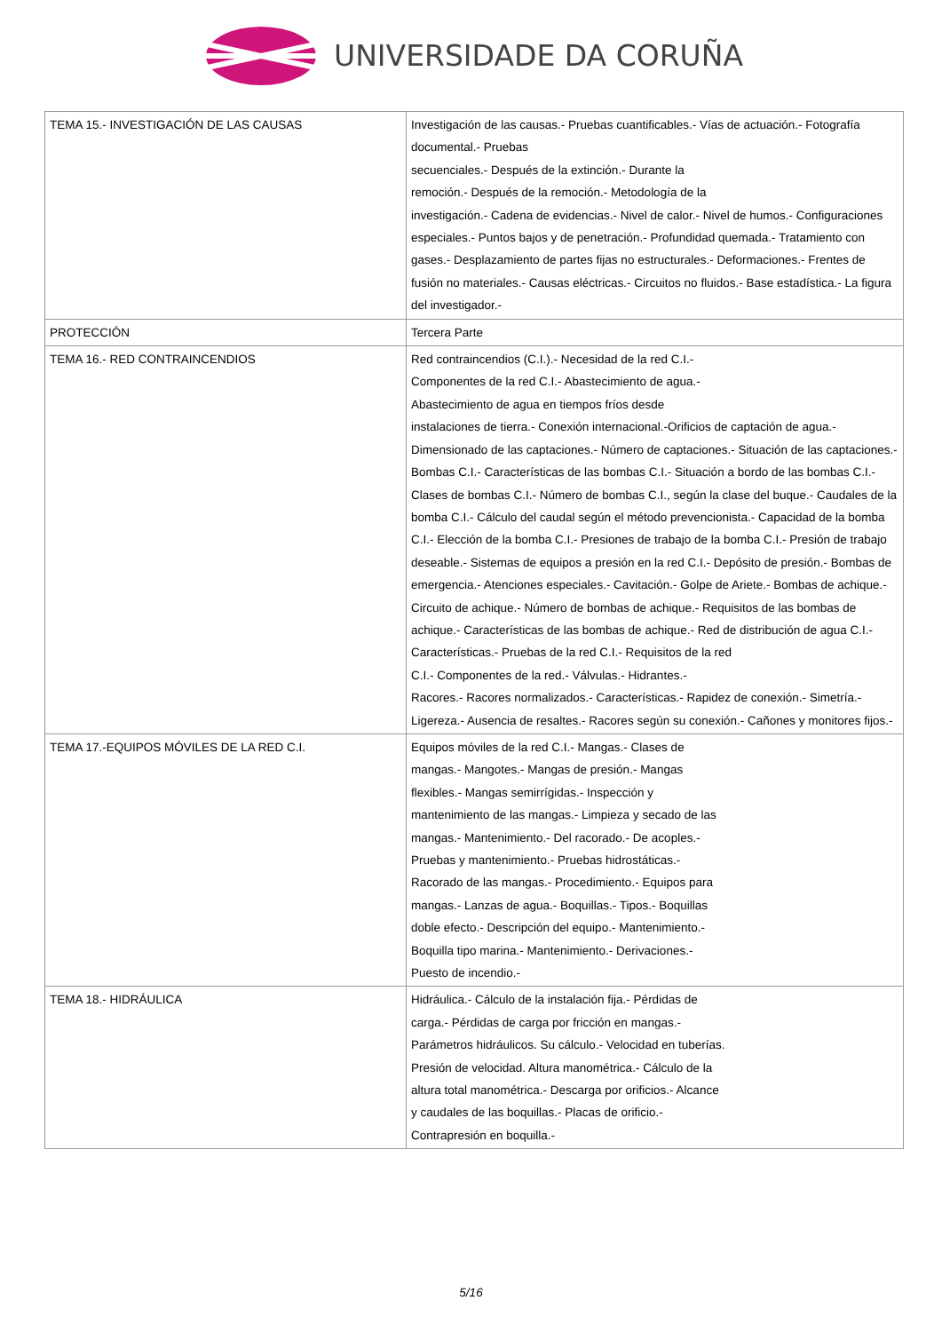UNIVERSIDADE DA CORUÑA
| TEMA 15.- INVESTIGACIÓN DE LAS CAUSAS | Investigación de las causas.- Pruebas cuantificables.- Vías de actuación.- Fotografía documental.- Pruebas secuenciales.- Después de la extinción.- Durante la remoción.- Después de la remoción.- Metodología de la investigación.- Cadena de evidencias.- Nivel de calor.- Nivel de humos.- Configuraciones especiales.- Puntos bajos y de penetración.- Profundidad quemada.- Tratamiento con gases.- Desplazamiento de partes fijas no estructurales.- Deformaciones.- Frentes de fusión no materiales.- Causas eléctricas.- Circuitos no fluidos.- Base estadística.- La figura del investigador.- |
| PROTECCIÓN | Tercera Parte |
| TEMA 16.- RED CONTRAINCENDIOS | Red contraincendios (C.I.).- Necesidad de la red C.I.- Componentes de la red C.I.- Abastecimiento de agua.- Abastecimiento de agua en tiempos fríos desde instalaciones de tierra.- Conexión internacional.-Orificios de captación de agua.- Dimensionado de las captaciones.- Número de captaciones.- Situación de las captaciones.- Bombas C.I.- Características de las bombas C.I.- Situación a bordo de las bombas C.I.- Clases de bombas C.I.- Número de bombas C.I., según la clase del buque.- Caudales de la bomba C.I.- Cálculo del caudal según el método prevencionista.- Capacidad de la bomba C.I.- Elección de la bomba C.I.- Presiones de trabajo de la bomba C.I.- Presión de trabajo deseable.- Sistemas de equipos a presión en la red C.I.- Depósito de presión.- Bombas de emergencia.- Atenciones especiales.- Cavitación.- Golpe de Ariete.- Bombas de achique.- Circuito de achique.- Número de bombas de achique.- Requisitos de las bombas de achique.- Características de las bombas de achique.- Red de distribución de agua C.I.- Características.- Pruebas de la red C.I.- Requisitos de la red C.I.- Componentes de la red.- Válvulas.- Hidrantes.- Racores.- Racores normalizados.- Características.- Rapidez de conexión.- Simetría.- Ligereza.- Ausencia de resaltes.- Racores según su conexión.- Cañones y monitores fijos.- |
| TEMA 17.-EQUIPOS MÓVILES DE LA RED C.I. | Equipos móviles de la red C.I.- Mangas.- Clases de mangas.- Mangotes.- Mangas de presión.- Mangas flexibles.- Mangas semirrígidas.- Inspección y mantenimiento de las mangas.- Limpieza y secado de las mangas.- Mantenimiento.- Del racorado.- De acoples.- Pruebas y mantenimiento.- Pruebas hidrostáticas.- Racorado de las mangas.- Procedimiento.- Equipos para mangas.- Lanzas de agua.- Boquillas.- Tipos.- Boquillas doble efecto.- Descripción del equipo.- Mantenimiento.- Boquilla tipo marina.- Mantenimiento.- Derivaciones.- Puesto de incendio.- |
| TEMA 18.- HIDRÁULICA | Hidráulica.- Cálculo de la instalación fija.- Pérdidas de carga.- Pérdidas de carga por fricción en mangas.- Parámetros hidráulicos. Su cálculo.- Velocidad en tuberías. Presión de velocidad. Altura manométrica.- Cálculo de la altura total manométrica.- Descarga por orificios.- Alcance y caudales de las boquillas.- Placas de orificio.- Contrapresión en boquilla.- |
5/16